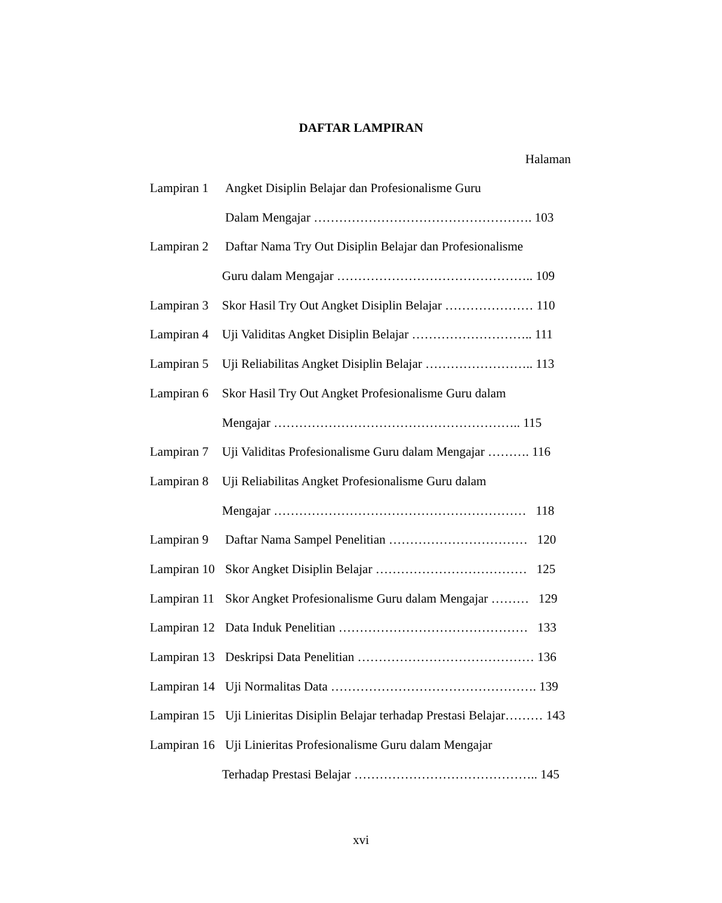DAFTAR LAMPIRAN
Halaman
Lampiran 1 Angket Disiplin Belajar dan Profesionalisme Guru
Dalam Mengajar ……………………………………………. 103
Lampiran 2 Daftar Nama Try Out Disiplin Belajar dan Profesionalisme
Guru dalam Mengajar ……………………………………….. 109
Lampiran 3 Skor Hasil Try Out Angket Disiplin Belajar ………………… 110
Lampiran 4 Uji Validitas Angket Disiplin Belajar ……………………….. 111
Lampiran 5 Uji Reliabilitas Angket Disiplin Belajar …………………….. 113
Lampiran 6 Skor Hasil Try Out Angket Profesionalisme Guru dalam
Mengajar ………………………………………………….. 115
Lampiran 7 Uji Validitas Profesionalisme Guru dalam Mengajar ………. 116
Lampiran 8 Uji Reliabilitas Angket Profesionalisme Guru dalam
Mengajar …………………………………………………… 118
Lampiran 9 Daftar Nama Sampel Penelitian …………………………… 120
Lampiran 10 Skor Angket Disiplin Belajar ……………………………… 125
Lampiran 11 Skor Angket Profesionalisme Guru dalam Mengajar ……… 129
Lampiran 12 Data Induk Penelitian ……………………………………… 133
Lampiran 13 Deskripsi Data Penelitian …………………………………… 136
Lampiran 14 Uji Normalitas Data …………………………………………. 139
Lampiran 15 Uji Linieritas Disiplin Belajar terhadap Prestasi Belajar……… 143
Lampiran 16 Uji Linieritas Profesionalisme Guru dalam Mengajar
Terhadap Prestasi Belajar …………………………………….. 145
xvi